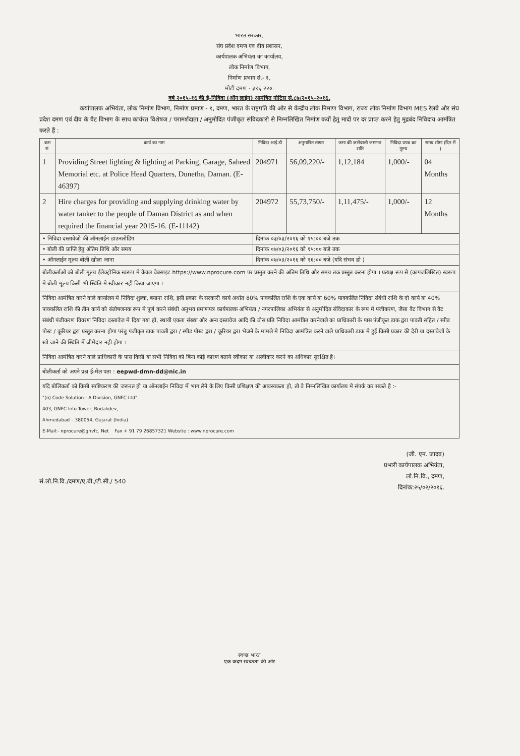भारत सरकार,
संघ प्रदेश दमण एव दीव प्रशासन,
कार्यपालक अभियंता का कार्यालय,
लोक निर्माण विभाग,
निर्माण प्रभाग सं.- १,
मोटी दमण - ३९६ २२०.
वर्ष २०१५-१६ की ई-निविदा (ऑन लाईन) आमंत्रित नोटिस सं.८७/२०१५-२०१६.
कर्यापालक अभियंता, लोक निर्माण विभाग, निर्माण प्रमाण - १, दमण, भारत के राष्ट्रपति की ओर से केन्द्रीय लोक निमाण विभाग, राज्य लोक निर्माण विभाग MES रेलवे और संघ प्रदेश दमण एवं दीव के वैट विभाग के साथ कार्यरत विशेषज / परामर्शदाता / अनुमोदित पंजीकृत संविदकारो से निम्नलिखित निर्माण कर्यो हेतु मादों पर दर प्राप्त करने हेतु मुद्रबंद निविदाय आमंत्रित करते हैं :
| क्रम सं. | कार्य का नाम | निविदा आई.डी | अनुमानित लागत | जमा की जानेवाली जमानत राशि | निविदा प्रपत्र का मूल्य | समय सीमा (दिन में ) |
| --- | --- | --- | --- | --- | --- | --- |
| 1 | Providing Street lighting & lighting at Parking, Garage, Saheed Memorial etc. at Police Head Quarters, Dunetha, Daman. (E-46397) | 204971 | 56,09,220/- | 1,12,184 | 1,000/- | 04 Months |
| 2 | Hire charges for providing and supplying drinking water by water tanker to the people of Daman District as and when required the financial year 2015-16. (E-11142) | 204972 | 55,73,750/- | 1,11,475/- | 1,000/- | 12 Months |
| • निविदा दस्तावेजो की ऑनलाईन डाउनलोडिंग | | दिनांक ०३/०३/२०१६ को १५:०० बजे तक | | | | |
| • बोली की प्राप्ति हेतु अंतिम तिथि और समय | | दिनांक ०७/०३/२०१६ को १५:०० बजे तक | | | | |
| • ऑनलाईन मूल्य बोली खोला जाना | | दिनांक ०७/०३/२०१६ को १६:०० बजे (यदि संभव हो ) | | | | |
| बोलीकर्ताओ को बोली मूल्य ईलेक्ट्रोनिक स्वरूप मे केवल वेबसाइट https://www.nprocure.com पर प्रस्तुत करने की अंतिम तिथि और समय तक प्रस्तुत करना होगा । प्रत्यक्ष रूप से (कागजलिखित) स्वरूप मे बोली मूल्य किसी भी स्थिति मे स्वीकार नहीं किया जाएगा । | | | | | | |
| निविदा आमंत्रित करने वाले कार्यालय मे निविदा शुल्क, बयाना राशि, इसी प्रकार के सरकारी कार्य अर्थात 80% पाक्कलित राशि के एक कार्य या 60% पाक्कलित निविदा संबंधी राशि के दो कार्य या 40% पाक्कलित राशि की तीन कार्य को संतोषजनक रूप मे पूर्ण करने संबंधी अनुभव प्रमाणपत्र कार्यपालक अभियंता / नगरपालिका अभियंता से अनुमोदित संविदाकार के रूप मे पंजीकरण, जैसा वैट विभाग से वैट संबंधी पंजीकरण विवरण निविदा दस्तावेज मे दिया गया हो, स्थायी एकता संख्या और अन्य दस्तावेज आदि की ठोस प्रति निविदा आमंत्रित करनेवाले का प्राधिकारी के पास पंजीकृत डाक द्वरा पावती सहित / स्पीड पोस्ट / कूरियर द्वरा प्रस्तुत करना होगा परंतु पंजीकृत डाक पावती द्वरा / स्पीड पोस्ट द्वरा / कूरियर द्वरा भेजने के मामले मे निविदा आमंत्रित करने वाले प्राधिकारी डाक मे हुई किसी प्रकार की देरी या दस्तावेजों के खो जाने की स्थिति में जीमेदार नही होगा । | | | | | | |
| निविदा आमंत्रित करने वाले प्राधिकारी के पास किसी या सभी निविदा को बिना कोई कारण बताये स्वीकार या अस्वीकार करने का अधिकार सुरक्षित है। | | | | | | |
| बोलीकर्ता को अपने प्रश्न ई-मेल पता : eepwd-dmn-dd@nic.in | | | | | | |
| यदि बोलिकर्ता को किसी स्पष्टिकरण की जरूरत हो या ऑनलाईन निविदा में भाग लेने के लिए किसी प्रशिक्षण की आवस्यकता हो, तो वे निम्नलिखित कार्यालय मे संपर्क कर सकते है :- "(n) Code Solution - A Division, GNFC Ltd" 403, GNFC Info Tower, Bodakdev, Ahmedabad – 380054, Gujarat (India) E-Mail:- nprocure@gnvfc. Net Fax + 91 79 26857321 Website : www.nprocure.com | | | | | | |
(जी. एन. जादव)
प्रभारी कार्यपालक अभियंता,
लो.नि.वि., दमण,
दिनांक:२५/०२/२०१६.
सं.लो.नि.वि./दमण/ए.बी./टी.सी./ 540
स्वच्छ भारत
एक कदम स्वच्छता की ओर